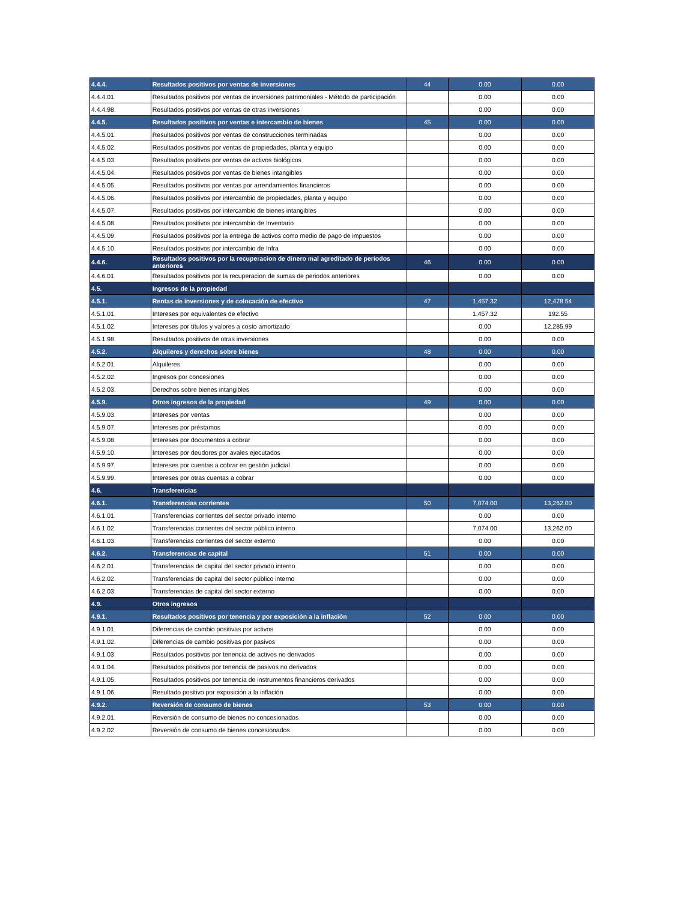| 4.4.4. | Resultados positivos por ventas de inversiones | 44 | 0.00 | 0.00 |
| 4.4.4.01. | Resultados positivos por ventas de inversiones patrimoniales - Método de participación | | 0.00 | 0.00 |
| 4.4.4.98. | Resultados positivos por ventas de otras inversiones | | 0.00 | 0.00 |
| 4.4.5. | Resultados positivos por ventas e intercambio de bienes | 45 | 0.00 | 0.00 |
| 4.4.5.01. | Resultados positivos por ventas de construcciones terminadas | | 0.00 | 0.00 |
| 4.4.5.02. | Resultados positivos por ventas de propiedades, planta y equipo | | 0.00 | 0.00 |
| 4.4.5.03. | Resultados positivos por ventas de activos biológicos | | 0.00 | 0.00 |
| 4.4.5.04. | Resultados positivos por ventas de bienes intangibles | | 0.00 | 0.00 |
| 4.4.5.05. | Resultados positivos por ventas por arrendamientos financieros | | 0.00 | 0.00 |
| 4.4.5.06. | Resultados positivos por intercambio de propiedades, planta y equipo | | 0.00 | 0.00 |
| 4.4.5.07. | Resultados positivos por intercambio de bienes intangibles | | 0.00 | 0.00 |
| 4.4.5.08. | Resultados positivos por intercambio de Inventario | | 0.00 | 0.00 |
| 4.4.5.09. | Resultados positivos por la entrega de activos como medio de pago de impuestos | | 0.00 | 0.00 |
| 4.4.5.10. | Resultados positivos por intercambio de Infra | | 0.00 | 0.00 |
| 4.4.6. | Resultados positivos por la recuperacion de dinero mal agreditado de periodos anteriores | 46 | 0.00 | 0.00 |
| 4.4.6.01. | Resultados positivos por la recuperacion de sumas de periodos anteriores | | 0.00 | 0.00 |
| 4.5. | Ingresos de la propiedad | | | |
| 4.5.1. | Rentas de inversiones y de colocación de efectivo | 47 | 1,457.32 | 12,478.54 |
| 4.5.1.01. | Intereses por equivalentes de efectivo | | 1,457.32 | 192.55 |
| 4.5.1.02. | Intereses por títulos y valores a costo amortizado | | 0.00 | 12,285.99 |
| 4.5.1.98. | Resultados positivos de otras inversiones | | 0.00 | 0.00 |
| 4.5.2. | Alquileres y derechos sobre bienes | 48 | 0.00 | 0.00 |
| 4.5.2.01. | Alquileres | | 0.00 | 0.00 |
| 4.5.2.02. | Ingresos por concesiones | | 0.00 | 0.00 |
| 4.5.2.03. | Derechos sobre bienes intangibles | | 0.00 | 0.00 |
| 4.5.9. | Otros ingresos de la propiedad | 49 | 0.00 | 0.00 |
| 4.5.9.03. | Intereses por ventas | | 0.00 | 0.00 |
| 4.5.9.07. | Intereses por préstamos | | 0.00 | 0.00 |
| 4.5.9.08. | Intereses por documentos a cobrar | | 0.00 | 0.00 |
| 4.5.9.10. | Intereses por deudores por avales ejecutados | | 0.00 | 0.00 |
| 4.5.9.97. | Intereses por cuentas a cobrar en gestión judicial | | 0.00 | 0.00 |
| 4.5.9.99. | Intereses por otras cuentas a cobrar | | 0.00 | 0.00 |
| 4.6. | Transferencias | | | |
| 4.6.1. | Transferencias corrientes | 50 | 7,074.00 | 13,262.00 |
| 4.6.1.01. | Transferencias corrientes del sector privado interno | | 0.00 | 0.00 |
| 4.6.1.02. | Transferencias corrientes del sector público interno | | 7,074.00 | 13,262.00 |
| 4.6.1.03. | Transferencias corrientes del sector externo | | 0.00 | 0.00 |
| 4.6.2. | Transferencias de capital | 51 | 0.00 | 0.00 |
| 4.6.2.01. | Transferencias de capital del sector privado interno | | 0.00 | 0.00 |
| 4.6.2.02. | Transferencias de capital del sector público interno | | 0.00 | 0.00 |
| 4.6.2.03. | Transferencias de capital del sector externo | | 0.00 | 0.00 |
| 4.9. | Otros ingresos | | | |
| 4.9.1. | Resultados positivos por tenencia y por exposición a la inflación | 52 | 0.00 | 0.00 |
| 4.9.1.01. | Diferencias de cambio positivas por activos | | 0.00 | 0.00 |
| 4.9.1.02. | Diferencias de cambio positivas por pasivos | | 0.00 | 0.00 |
| 4.9.1.03. | Resultados positivos por tenencia de activos no derivados | | 0.00 | 0.00 |
| 4.9.1.04. | Resultados positivos por tenencia de pasivos no derivados | | 0.00 | 0.00 |
| 4.9.1.05. | Resultados positivos por tenencia de instrumentos financieros derivados | | 0.00 | 0.00 |
| 4.9.1.06. | Resultado positivo por exposición a la inflación | | 0.00 | 0.00 |
| 4.9.2. | Reversión de consumo de bienes | 53 | 0.00 | 0.00 |
| 4.9.2.01. | Reversión de consumo de bienes no concesionados | | 0.00 | 0.00 |
| 4.9.2.02. | Reversión de consumo de bienes concesionados | | 0.00 | 0.00 |